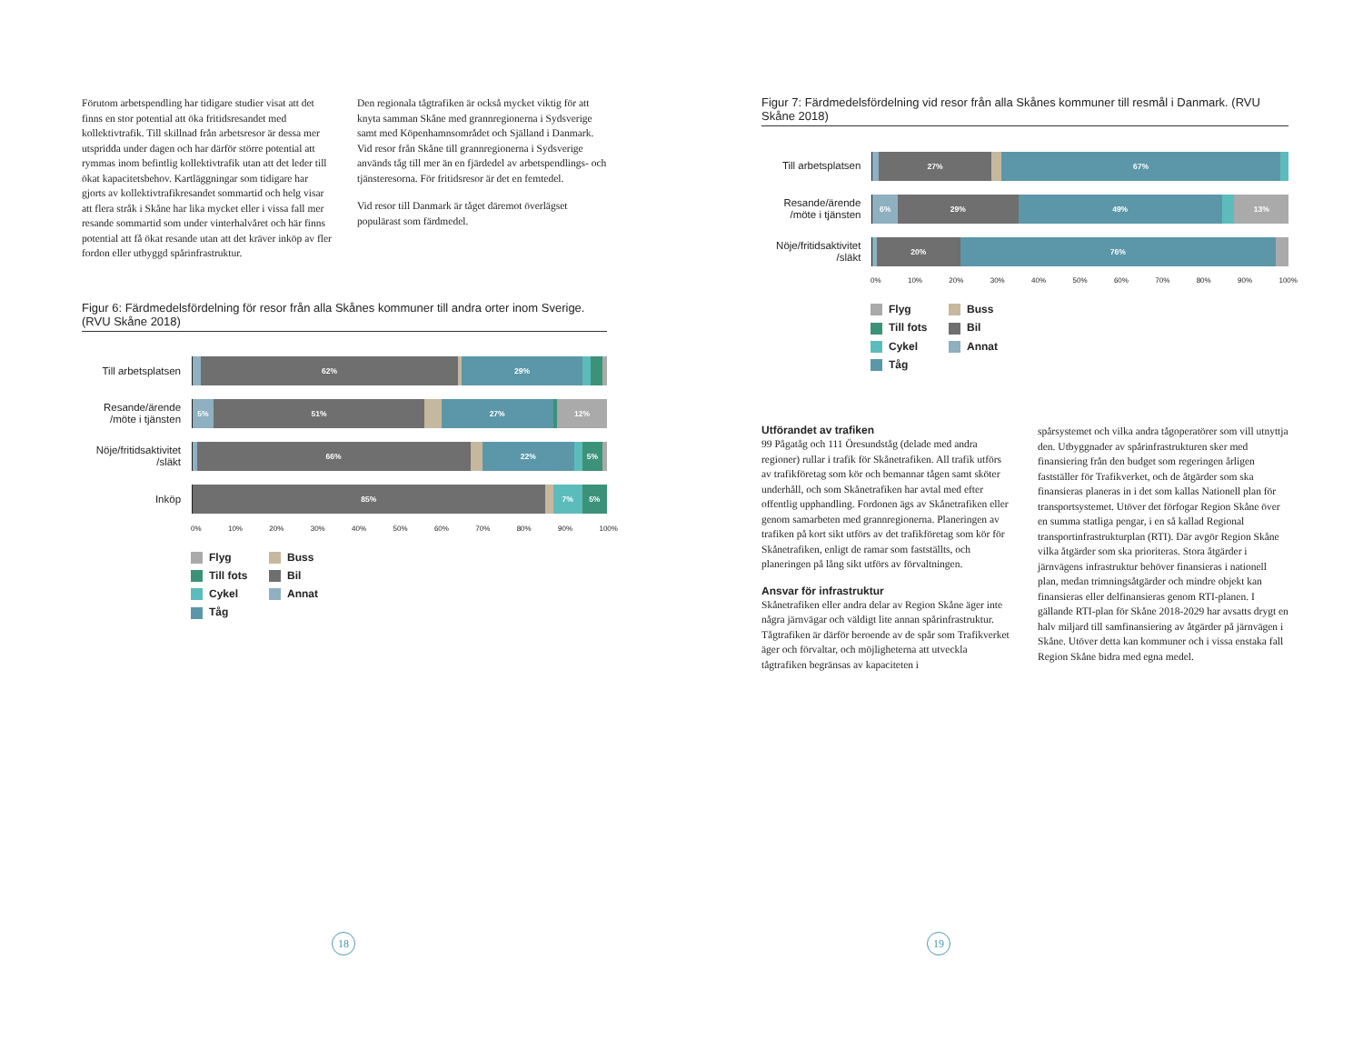Förutom arbetspendling har tidigare studier visat att det finns en stor potential att öka fritidsresandet med kollektivtrafik. Till skillnad från arbetsresor är dessa mer utspridda under dagen och har därför större potential att rymmas inom befintlig kollektivtrafik utan att det leder till ökat kapacitetsbehov. Kartläggningar som tidigare har gjorts av kollektivtrafikresandet sommartid och helg visar att flera stråk i Skåne har lika mycket eller i vissa fall mer resande sommartid som under vinterhalvåret och här finns potential att få ökat resande utan att det kräver inköp av fler fordon eller utbyggd spårinfrastruktur.
Den regionala tågtrafiken är också mycket viktig för att knyta samman Skåne med grannregionerna i Sydsverige samt med Köpenhamnsområdet och Själland i Danmark. Vid resor från Skåne till grannregionerna i Sydsverige används tåg till mer än en fjärdedel av arbetspendlings- och tjänsteresorna. För fritidsresor är det en femtedel.
Vid resor till Danmark är tåget däremot överlägset populärast som färdmedel.
Figur 6: Färdmedelsfördelning för resor från alla Skånes kommuner till andra orter inom Sverige. (RVU Skåne 2018)
Till arbetsplatsen
62% 29%
Resande/ärende /möte i tjänsten
5% 51% 27% 12%
Nöje/fritidsaktivitet /släkt
66% 22% 5%
Inköp
85% 7% 5%
0% 10% 20% 30% 40% 50% 60% 70% 80% 90% 100%
Flyg
Buss
Till fots
Bil
Cykel
Annat
Tåg
18
Figur 7: Färdmedelsfördelning vid resor från alla Skånes kommuner till resmål i Danmark. (RVU Skåne 2018)
Till arbetsplatsen
27% 67%
Resande/ärende /möte i tjänsten
6% 29% 49% 13%
Nöje/fritidsaktivitet /släkt
20% 76%
0% 10% 20% 30% 40% 50% 60% 70% 80% 90% 100%
Flyg
Buss
Till fots
Bil
Cykel
Annat
Tåg
Utförandet av trafiken
99 Pågatåg och 111 Öresundståg (delade med andra regioner) rullar i trafik för Skånetrafiken. All trafik utförs av trafikföretag som kör och bemannar tågen samt sköter underhåll, och som Skånetrafiken har avtal med efter offentlig upphandling. Fordonen ägs av Skånetrafiken eller genom samarbeten med grannregionerna. Planeringen av trafiken på kort sikt utförs av det trafikföretag som kör för Skånetrafiken, enligt de ramar som fastställts, och planeringen på lång sikt utförs av förvaltningen.
Ansvar för infrastruktur
Skånetrafiken eller andra delar av Region Skåne äger inte några järnvägar och väldigt lite annan spårinfrastruktur. Tågtrafiken är därför beroende av de spår som Trafikverket äger och förvaltar, och möjligheterna att utveckla tågtrafiken begränsas av kapaciteten i
spårsystemet och vilka andra tågoperatörer som vill utnyttja den. Utbyggnader av spårinfrastrukturen sker med finansiering från den budget som regeringen årligen fastställer för Trafikverket, och de åtgärder som ska finansieras planeras in i det som kallas Nationell plan för transportsystemet. Utöver det förfogar Region Skåne över en summa statliga pengar, i en så kallad Regional transportinfrastrukturplan (RTI). Där avgör Region Skåne vilka åtgärder som ska prioriteras. Stora åtgärder i järnvägens infrastruktur behöver finansieras i nationell plan, medan trimningsåtgärder och mindre objekt kan finansieras eller delfinansieras genom RTI-planen. I gällande RTI-plan för Skåne 2018-2029 har avsatts drygt en halv miljard till samfinansiering av åtgärder på järnvägen i Skåne. Utöver detta kan kommuner och i vissa enstaka fall Region Skåne bidra med egna medel.
19